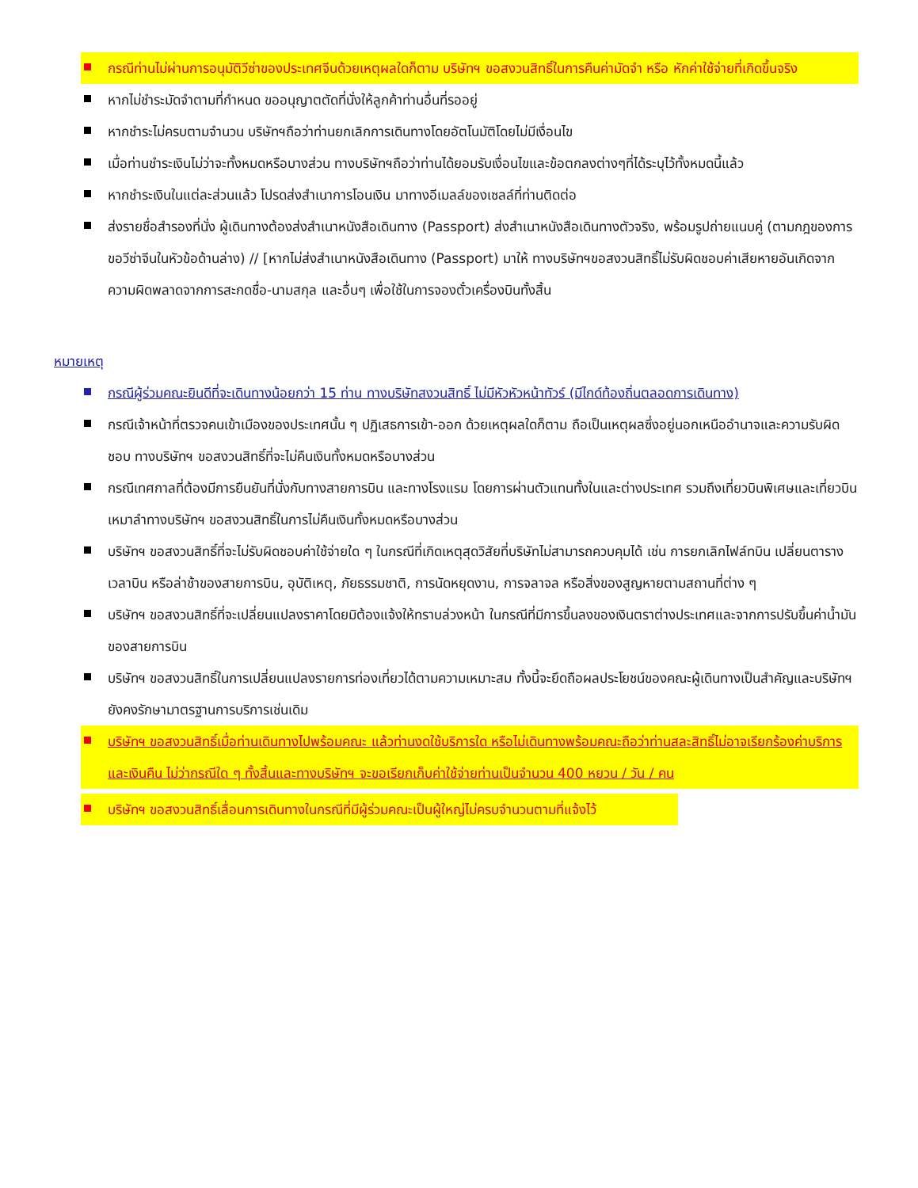กรณีท่านไม่ผ่านการอนุมัติวีซ่าของประเทศจีนด้วยเหตุผลใดก็ตาม บริษัทฯ ขอสงวนสิทธิ์ในการคืนค่ามัดจำ หรือ หักค่าใช้จ่ายที่เกิดขึ้นจริง
หากไม่ชำระมัดจำตามที่กำหนด ขออนุญาตตัดที่นั่งให้ลูกค้าท่านอื่นที่รออยู่
หากชำระไม่ครบตามจำนวน บริษัทฯถือว่าท่านยกเลิกการเดินทางโดยอัตโนมัติโดยไม่มีเงื่อนไข
เมื่อท่านชำระเงินไม่ว่าจะทั้งหมดหรือบางส่วน ทางบริษัทฯถือว่าท่านได้ยอมรับเงื่อนไขและข้อตกลงต่างๆที่ได้ระบุไว้ทั้งหมดนี้แล้ว
หากชำระเงินในแต่ละส่วนแล้ว โปรดส่งสำเนาการโอนเงิน มาทางอีเมลล์ของเซลล์ที่ท่านติดต่อ
ส่งรายชื่อสำรองที่นั่ง ผู้เดินทางต้องส่งสำเนาหนังสือเดินทาง (Passport) ส่งสำเนาหนังสือเดินทางตัวจริง, พร้อมรูปถ่ายแนบคู่ (ตามกฎของการขอวีซ่าจีนในหัวข้อด้านล่าง) // [หากไม่ส่งสำเนาหนังสือเดินทาง (Passport) มาให้ ทางบริษัทฯขอสงวนสิทธิ์ไม่รับผิดชอบค่าเสียหายอันเกิดจากความผิดพลาดจากการสะกดชื่อ-นามสกุล และอื่นๆ เพื่อใช้ในการจองตั๋วเครื่องบินทั้งสิ้น
หมายเหตุ
กรณีผู้ร่วมคณะยินดีที่จะเดินทางน้อยกว่า 15 ท่าน ทางบริษัทสงวนสิทธิ์ ไม่มีหัวหัวหน้าทัวร์ (มีไกด์ท้องถิ่นตลอดการเดินทาง)
กรณีเจ้าหน้าที่ตรวจคนเข้าเมืองของประเทศนั้น ๆ ปฏิเสธการเข้า-ออก ด้วยเหตุผลใดก็ตาม ถือเป็นเหตุผลซึ่งอยู่นอกเหนืออำนาจและความรับผิดชอบ ทางบริษัทฯ ขอสงวนสิทธิ์ที่จะไม่คืนเงินทั้งหมดหรือบางส่วน
กรณีเทศกาลที่ต้องมีการยืนยันที่นั่งกับทางสายการบิน และทางโรงแรม โดยการผ่านตัวแทนทั้งในและต่างประเทศ รวมถึงเที่ยวบินพิเศษและเที่ยวบินเหมาลำทางบริษัทฯ ขอสงวนสิทธิ์ในการไม่คืนเงินทั้งหมดหรือบางส่วน
บริษัทฯ ขอสงวนสิทธิ์ที่จะไม่รับผิดชอบค่าใช้จ่ายใด ๆ ในกรณีที่เกิดเหตุสุดวิสัยที่บริษัทไม่สามารถควบคุมได้ เช่น การยกเลิกไฟล์ทบิน เปลี่ยนตารางเวลาบิน หรือล่าช้าของสายการบิน, อุบัติเหตุ, ภัยธรรมชาติ, การนัดหยุดงาน, การจลาจล หรือสิ่งของสูญหายตามสถานที่ต่าง ๆ
บริษัทฯ ขอสงวนสิทธิ์ที่จะเปลี่ยนแปลงราคาโดยมิต้องแจ้งให้ทราบล่วงหน้า ในกรณีที่มีการขึ้นลงของเงินตราต่างประเทศและจากการปรับขึ้นค่าน้ำมันของสายการบิน
บริษัทฯ ขอสงวนสิทธิ์ในการเปลี่ยนแปลงรายการท่องเที่ยวได้ตามความเหมาะสม ทั้งนี้จะยึดถือผลประโยชน์ของคณะผู้เดินทางเป็นสำคัญและบริษัทฯ ยังคงรักษามาตรฐานการบริการเช่นเดิม
บริษัทฯ ขอสงวนสิทธิ์เมื่อท่านเดินทางไปพร้อมคณะ แล้วท่านงดใช้บริการใด หรือไม่เดินทางพร้อมคณะถือว่าท่านสละสิทธิ์ไม่อาจเรียกร้องค่าบริการ และเงินคืน ไม่ว่ากรณีใด ๆ ทั้งสิ้นและทางบริษัทฯ จะขอเรียกเก็บค่าใช้จ่ายท่านเป็นจำนวน 400 หยวน / วัน / คน
บริษัทฯ ขอสงวนสิทธิ์เลื่อนการเดินทางในกรณีที่มีผู้ร่วมคณะเป็นผู้ใหญ่ไม่ครบจำนวนตามที่แจ้งไว้